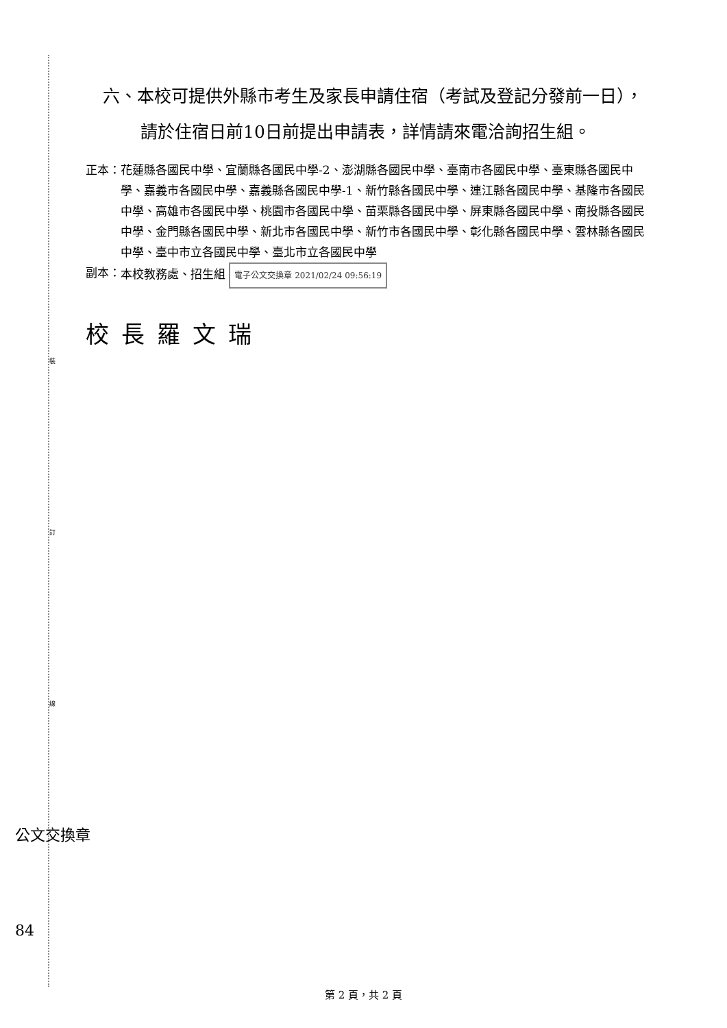裝
訂
線
六、本校可提供外縣市考生及家長申請住宿（考試及登記分發前一日），請於住宿日前10日前提出申請表，詳情請來電洽詢招生組。
正本： 花蓮縣各國民中學、宜蘭縣各國民中學-2、澎湖縣各國民中學、臺南市各國民中學、臺東縣各國民中學、嘉義市各國民中學、嘉義縣各國民中學-1、新竹縣各國民中學、連江縣各國民中學、基隆市各國民中學、高雄市各國民中學、桃園市各國民中學、苗栗縣各國民中學、屏東縣各國民中學、南投縣各國民中學、金門縣各國民中學、新北市各國民中學、新竹市各國民中學、彰化縣各國民中學、雲林縣各國民中學、臺中市立各國民中學、臺北市立各國民中學
副本： 本校教務處、招生組 電子公文交換章 2021/02/24 09:56:19
校長羅文瑞
公文交換章
84
第 2 頁，共 2 頁